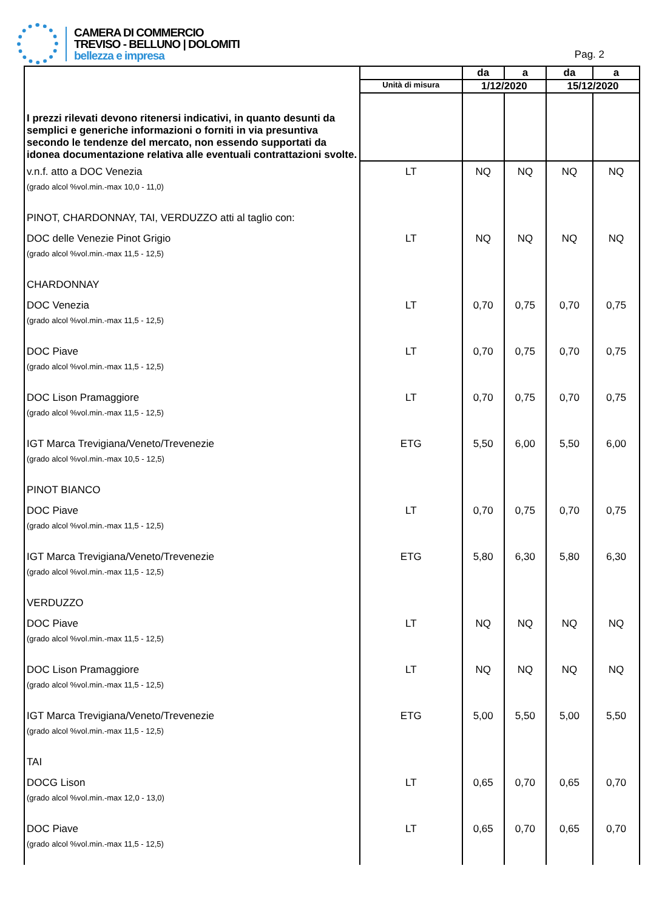CAMERA DI COMMERCIO
TREVISO - BELLUNO | DOLOMITI
bellezza e impresa
Pag. 2
| I prezzi rilevati devono ritenersi indicativi, in quanto desunti da semplici e generiche informazioni o forniti in via presuntiva secondo le tendenze del mercato, non essendo supportati da idonea documentazione relativa alle eventuali contrattazioni svolte. | | da | a | da | a |
| | Unità di misura | 1/12/2020 | | 15/12/2020 | |
| v.n.f. atto a DOC Venezia | LT | NQ | NQ | NQ | NQ |
| (grado alcol %vol.min.-max 10,0 - 11,0) | | | | | |
| PINOT, CHARDONNAY, TAI, VERDUZZO atti al taglio con: | | | | | |
| DOC delle Venezie Pinot Grigio | LT | NQ | NQ | NQ | NQ |
| (grado alcol %vol.min.-max 11,5 - 12,5) | | | | | |
| CHARDONNAY | | | | | |
| DOC Venezia | LT | 0,70 | 0,75 | 0,70 | 0,75 |
| (grado alcol %vol.min.-max 11,5 - 12,5) | | | | | |
| DOC Piave | LT | 0,70 | 0,75 | 0,70 | 0,75 |
| (grado alcol %vol.min.-max 11,5 - 12,5) | | | | | |
| DOC Lison Pramaggiore | LT | 0,70 | 0,75 | 0,70 | 0,75 |
| (grado alcol %vol.min.-max 11,5 - 12,5) | | | | | |
| IGT Marca Trevigiana/Veneto/Trevenezie | ETG | 5,50 | 6,00 | 5,50 | 6,00 |
| (grado alcol %vol.min.-max 10,5 - 12,5) | | | | | |
| PINOT BIANCO | | | | | |
| DOC Piave | LT | 0,70 | 0,75 | 0,70 | 0,75 |
| (grado alcol %vol.min.-max 11,5 - 12,5) | | | | | |
| IGT Marca Trevigiana/Veneto/Trevenezie | ETG | 5,80 | 6,30 | 5,80 | 6,30 |
| (grado alcol %vol.min.-max 11,5 - 12,5) | | | | | |
| VERDUZZO | | | | | |
| DOC Piave | LT | NQ | NQ | NQ | NQ |
| (grado alcol %vol.min.-max 11,5 - 12,5) | | | | | |
| DOC Lison Pramaggiore | LT | NQ | NQ | NQ | NQ |
| (grado alcol %vol.min.-max 11,5 - 12,5) | | | | | |
| IGT Marca Trevigiana/Veneto/Trevenezie | ETG | 5,00 | 5,50 | 5,00 | 5,50 |
| (grado alcol %vol.min.-max 11,5 - 12,5) | | | | | |
| TAI | | | | | |
| DOCG Lison | LT | 0,65 | 0,70 | 0,65 | 0,70 |
| (grado alcol %vol.min.-max 12,0 - 13,0) | | | | | |
| DOC Piave | LT | 0,65 | 0,70 | 0,65 | 0,70 |
| (grado alcol %vol.min.-max 11,5 - 12,5) | | | | | |